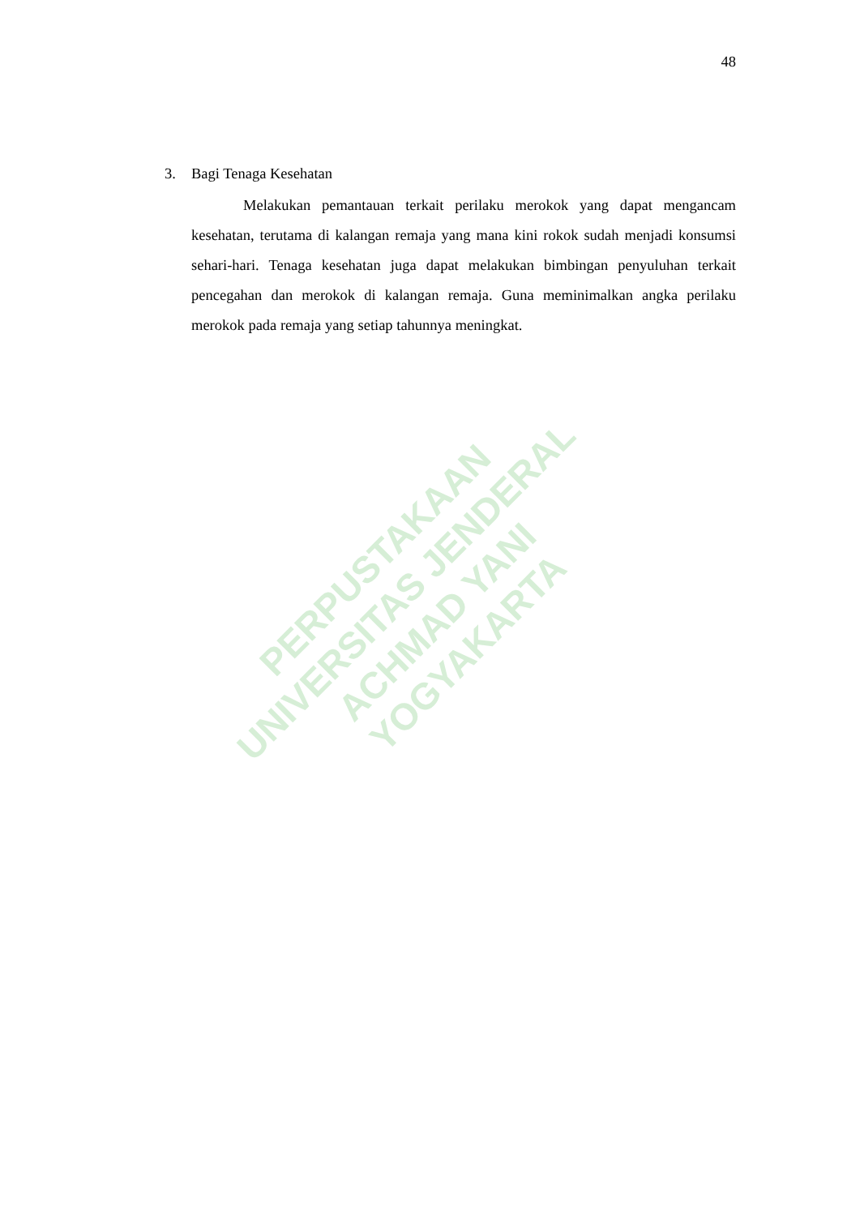48
3. Bagi Tenaga Kesehatan
Melakukan pemantauan terkait perilaku merokok yang dapat mengancam kesehatan, terutama di kalangan remaja yang mana kini rokok sudah menjadi konsumsi sehari-hari. Tenaga kesehatan juga dapat melakukan bimbingan penyuluhan terkait pencegahan dan merokok di kalangan remaja. Guna meminimalkan angka perilaku merokok pada remaja yang setiap tahunnya meningkat.
PERPUSTAKAAN
UNIVERSITAS JENDERAL ACHMAD YANI
YOGYAKARTA